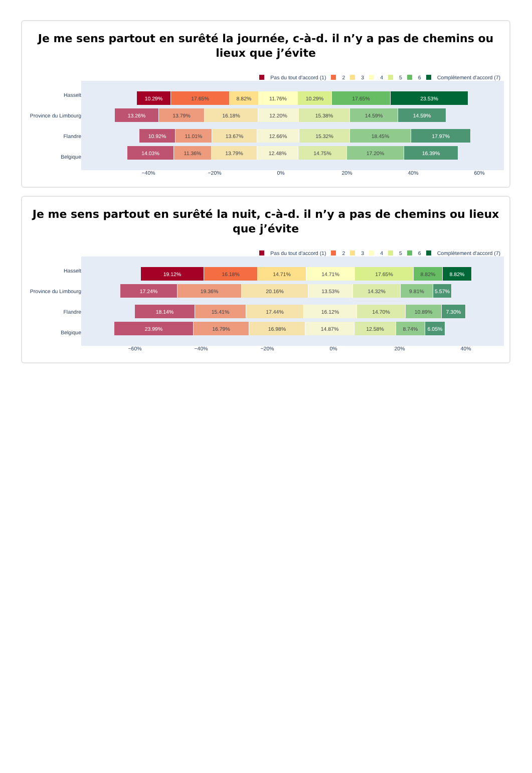Je me sens partout en surêté la journée, c-à-d. il n’y a pas de chemins ou lieux que j’évite
Pas du tout d'accord (1) 2 3 4 5 6 Complètement d'accord (7)
Hasselt
10.29% 17.65% 8.82% 11.76% 10.29% 17.65% 23.53%
Province du Limbourg
13.26% 13.79% 16.18% 12.20% 15.38% 14.59% 14.59%
Flandre
10.92% 11.01% 13.67% 12.66% 15.32% 18.45% 17.97%
Belgique
14.03% 11.36% 13.79% 12.48% 14.75% 17.20% 16.39%
−40% −20% 0% 20% 40% 60%
Je me sens partout en surêté la nuit, c-à-d. il n’y a pas de chemins ou lieux que j’évite
Pas du tout d'accord (1) 2 3 4 5 6 Complètement d'accord (7)
Hasselt
19.12% 16.18% 14.71% 14.71% 17.65% 8.82% 8.82%
Province du Limbourg
17.24% 19.36% 20.16% 13.53% 14.32% 9.81% 5.57%
Flandre
18.14% 15.41% 17.44% 16.12% 14.70% 10.89% 7.30%
Belgique
23.99% 16.79% 16.98% 14.87% 12.58% 8.74% 6.05%
−60% −40% −20% 0% 20% 40%